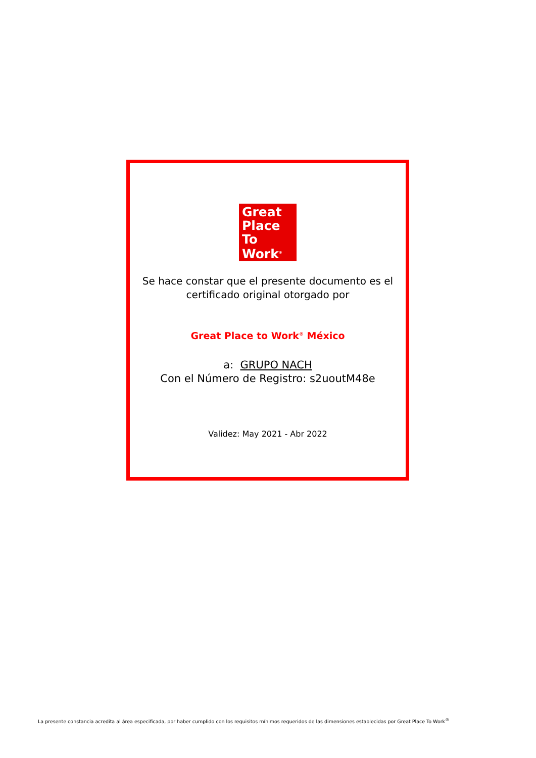Great
Place
To
Work<sup>®</sup>
Se hace constar que el presente documento es el
certificado original otorgado por
Great Place to Work<sup>®</sup> México
a: GRUPO NACH
Con el Número de Registro: s2uoutM48e
Validez: May 2021 - Abr 2022
La presente constancia acredita al área especificada, por haber cumplido con los requisitos mínimos requeridos de las dimensiones establecidas por Great Place To Work<sup>®</sup>